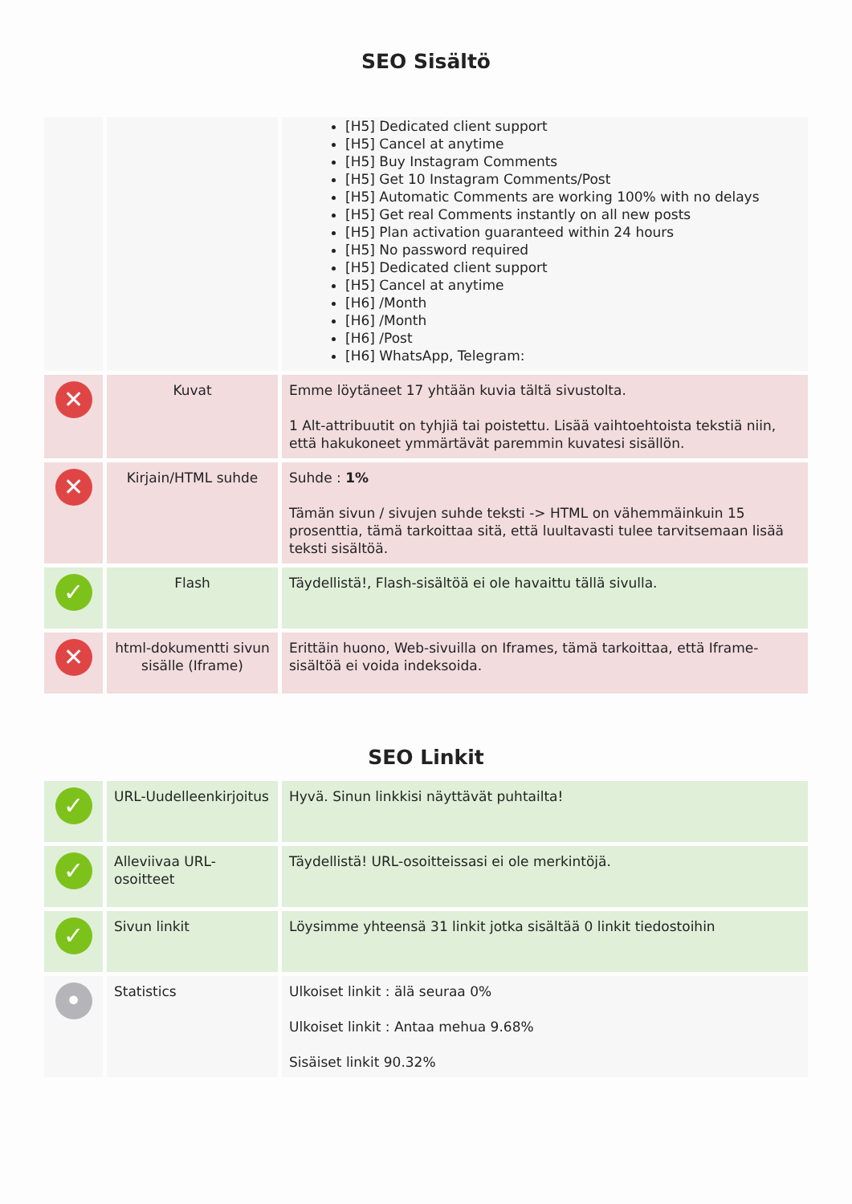SEO Sisältö
| | | [H5] Dedicated client support [H5] Cancel at anytime [H5] Buy Instagram Comments [H5] Get 10 Instagram Comments/Post [H5] Automatic Comments are working 100% with no delays [H5] Get real Comments instantly on all new posts [H5] Plan activation guaranteed within 24 hours [H5] No password required [H5] Dedicated client support [H5] Cancel at anytime [H6] /Month [H6] /Month [H6] /Post [H6] WhatsApp, Telegram: |
| ✕ | Kuvat | Emme löytäneet 17 yhtään kuvia tältä sivustolta. 1 Alt-attribuutit on tyhjiä tai poistettu. Lisää vaihtoehtoista tekstiä niin, että hakukoneet ymmärtävät paremmin kuvatesi sisällön. |
| ✕ | Kirjain/HTML suhde | Suhde : 1% Tämän sivun / sivujen suhde teksti -> HTML on vähemmäinkuin 15 prosenttia, tämä tarkoittaa sitä, että luultavasti tulee tarvitsemaan lisää teksti sisältöä. |
| ✓ | Flash | Täydellistä!, Flash-sisältöä ei ole havaittu tällä sivulla. |
| ✕ | html-dokumentti sivun sisälle (Iframe) | Erittäin huono, Web-sivuilla on Iframes, tämä tarkoittaa, että Iframe-sisältöä ei voida indeksoida. |
SEO Linkit
| ✓ | URL-Uudelleenkirjoitus | Hyvä. Sinun linkkisi näyttävät puhtailta! |
| ✓ | Alleviivaa URL-osoitteet | Täydellistä! URL-osoitteissasi ei ole merkintöjä. |
| ✓ | Sivun linkit | Löysimme yhteensä 31 linkit jotka sisältää 0 linkit tiedostoihin |
| • | Statistics | Ulkoiset linkit : älä seuraa 0% Ulkoiset linkit : Antaa mehua 9.68% Sisäiset linkit 90.32% |